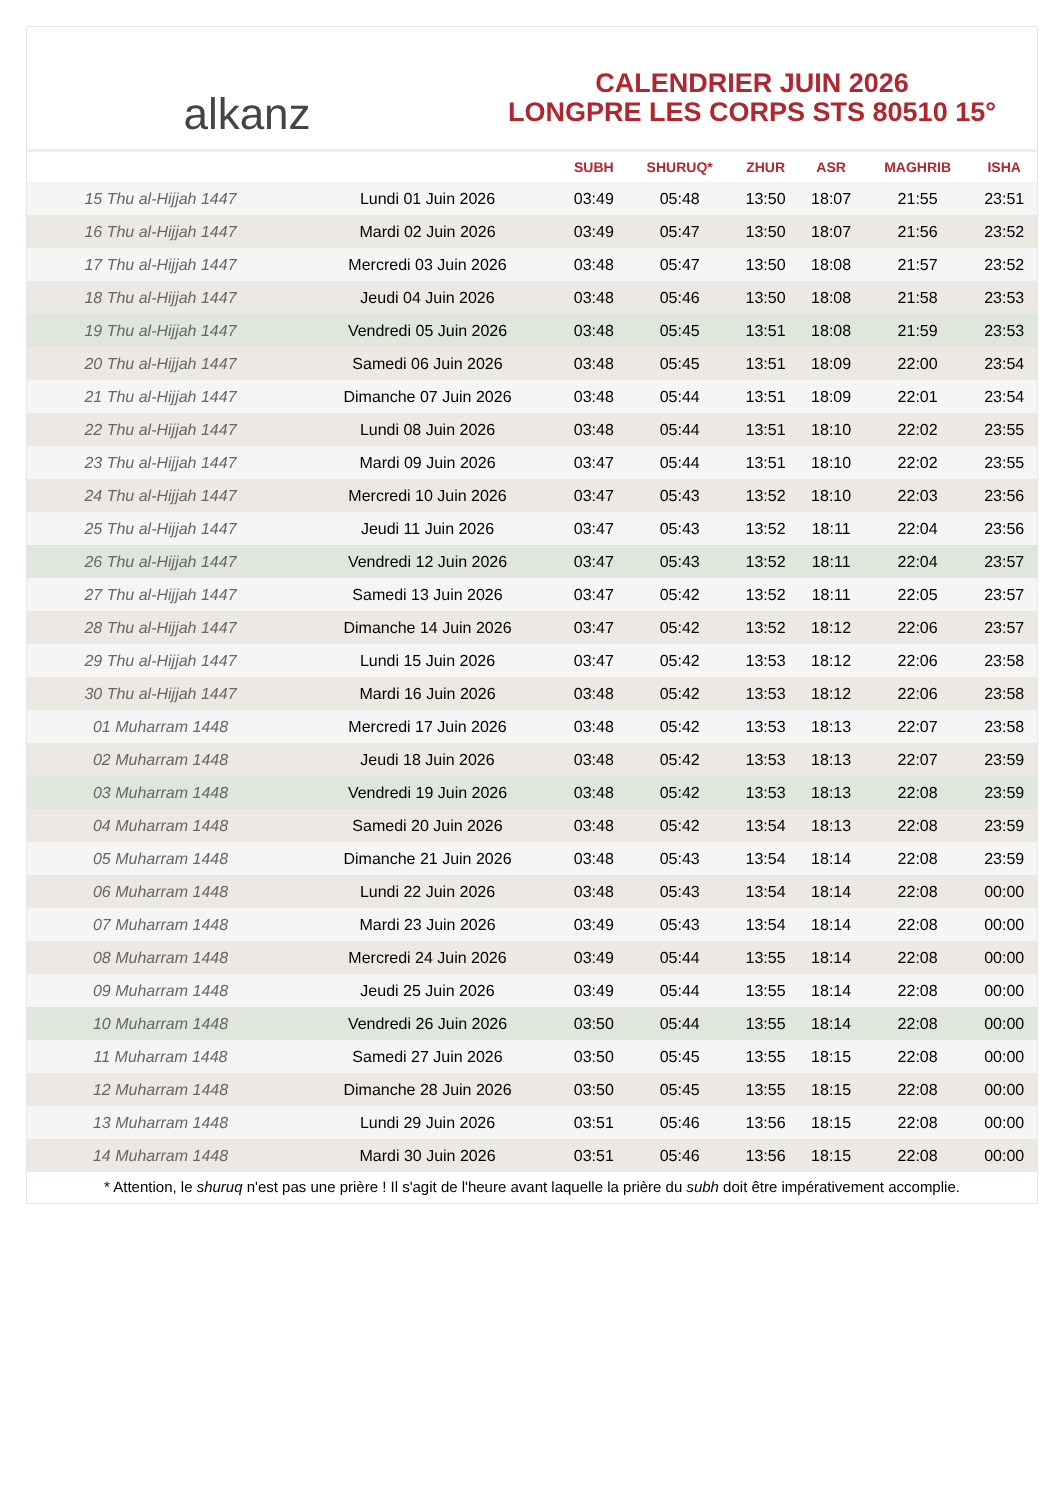alkanz
CALENDRIER JUIN 2026
LONGPRE LES CORPS STS 80510 15°
| | | SUBH | SHURUQ* | ZHUR | ASR | MAGHRIB | ISHA |
| --- | --- | --- | --- | --- | --- | --- | --- |
| 15 Thu al-Hijjah 1447 | Lundi 01 Juin 2026 | 03:49 | 05:48 | 13:50 | 18:07 | 21:55 | 23:51 |
| 16 Thu al-Hijjah 1447 | Mardi 02 Juin 2026 | 03:49 | 05:47 | 13:50 | 18:07 | 21:56 | 23:52 |
| 17 Thu al-Hijjah 1447 | Mercredi 03 Juin 2026 | 03:48 | 05:47 | 13:50 | 18:08 | 21:57 | 23:52 |
| 18 Thu al-Hijjah 1447 | Jeudi 04 Juin 2026 | 03:48 | 05:46 | 13:50 | 18:08 | 21:58 | 23:53 |
| 19 Thu al-Hijjah 1447 | Vendredi 05 Juin 2026 | 03:48 | 05:45 | 13:51 | 18:08 | 21:59 | 23:53 |
| 20 Thu al-Hijjah 1447 | Samedi 06 Juin 2026 | 03:48 | 05:45 | 13:51 | 18:09 | 22:00 | 23:54 |
| 21 Thu al-Hijjah 1447 | Dimanche 07 Juin 2026 | 03:48 | 05:44 | 13:51 | 18:09 | 22:01 | 23:54 |
| 22 Thu al-Hijjah 1447 | Lundi 08 Juin 2026 | 03:48 | 05:44 | 13:51 | 18:10 | 22:02 | 23:55 |
| 23 Thu al-Hijjah 1447 | Mardi 09 Juin 2026 | 03:47 | 05:44 | 13:51 | 18:10 | 22:02 | 23:55 |
| 24 Thu al-Hijjah 1447 | Mercredi 10 Juin 2026 | 03:47 | 05:43 | 13:52 | 18:10 | 22:03 | 23:56 |
| 25 Thu al-Hijjah 1447 | Jeudi 11 Juin 2026 | 03:47 | 05:43 | 13:52 | 18:11 | 22:04 | 23:56 |
| 26 Thu al-Hijjah 1447 | Vendredi 12 Juin 2026 | 03:47 | 05:43 | 13:52 | 18:11 | 22:04 | 23:57 |
| 27 Thu al-Hijjah 1447 | Samedi 13 Juin 2026 | 03:47 | 05:42 | 13:52 | 18:11 | 22:05 | 23:57 |
| 28 Thu al-Hijjah 1447 | Dimanche 14 Juin 2026 | 03:47 | 05:42 | 13:52 | 18:12 | 22:06 | 23:57 |
| 29 Thu al-Hijjah 1447 | Lundi 15 Juin 2026 | 03:47 | 05:42 | 13:53 | 18:12 | 22:06 | 23:58 |
| 30 Thu al-Hijjah 1447 | Mardi 16 Juin 2026 | 03:48 | 05:42 | 13:53 | 18:12 | 22:06 | 23:58 |
| 01 Muharram 1448 | Mercredi 17 Juin 2026 | 03:48 | 05:42 | 13:53 | 18:13 | 22:07 | 23:58 |
| 02 Muharram 1448 | Jeudi 18 Juin 2026 | 03:48 | 05:42 | 13:53 | 18:13 | 22:07 | 23:59 |
| 03 Muharram 1448 | Vendredi 19 Juin 2026 | 03:48 | 05:42 | 13:53 | 18:13 | 22:08 | 23:59 |
| 04 Muharram 1448 | Samedi 20 Juin 2026 | 03:48 | 05:42 | 13:54 | 18:13 | 22:08 | 23:59 |
| 05 Muharram 1448 | Dimanche 21 Juin 2026 | 03:48 | 05:43 | 13:54 | 18:14 | 22:08 | 23:59 |
| 06 Muharram 1448 | Lundi 22 Juin 2026 | 03:48 | 05:43 | 13:54 | 18:14 | 22:08 | 00:00 |
| 07 Muharram 1448 | Mardi 23 Juin 2026 | 03:49 | 05:43 | 13:54 | 18:14 | 22:08 | 00:00 |
| 08 Muharram 1448 | Mercredi 24 Juin 2026 | 03:49 | 05:44 | 13:55 | 18:14 | 22:08 | 00:00 |
| 09 Muharram 1448 | Jeudi 25 Juin 2026 | 03:49 | 05:44 | 13:55 | 18:14 | 22:08 | 00:00 |
| 10 Muharram 1448 | Vendredi 26 Juin 2026 | 03:50 | 05:44 | 13:55 | 18:14 | 22:08 | 00:00 |
| 11 Muharram 1448 | Samedi 27 Juin 2026 | 03:50 | 05:45 | 13:55 | 18:15 | 22:08 | 00:00 |
| 12 Muharram 1448 | Dimanche 28 Juin 2026 | 03:50 | 05:45 | 13:55 | 18:15 | 22:08 | 00:00 |
| 13 Muharram 1448 | Lundi 29 Juin 2026 | 03:51 | 05:46 | 13:56 | 18:15 | 22:08 | 00:00 |
| 14 Muharram 1448 | Mardi 30 Juin 2026 | 03:51 | 05:46 | 13:56 | 18:15 | 22:08 | 00:00 |
* Attention, le shuruq n'est pas une prière ! Il s'agit de l'heure avant laquelle la prière du subh doit être impérativement accomplie.